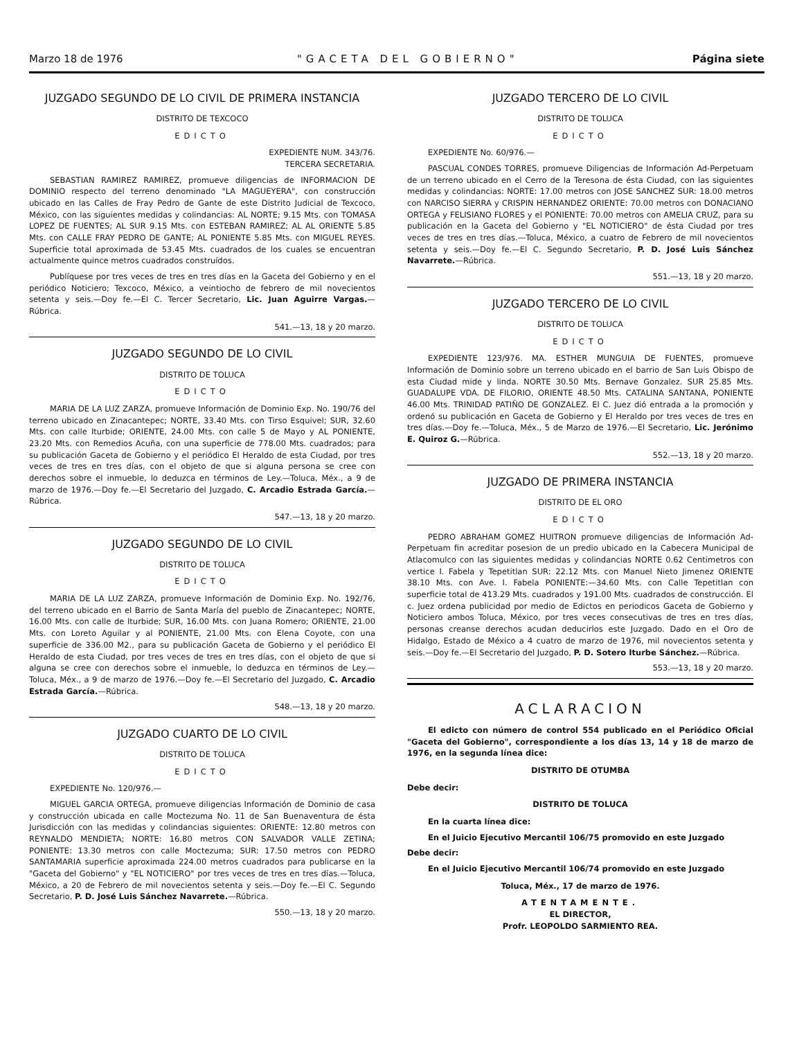Marzo 18 de 1976 "GACETA DEL GOBIERNO" Página siete
JUZGADO SEGUNDO DE LO CIVIL DE PRIMERA INSTANCIA
DISTRITO DE TEXCOCO
EDICTO
EXPEDIENTE NUM. 343/76.
TERCERA SECRETARIA.
SEBASTIAN RAMIREZ RAMIREZ, promueve diligencias de INFORMACION DE DOMINIO respecto del terreno denominado "LA MAGUEYERA", con construcción ubicado en las Calles de Fray Pedro de Gante de este Distrito Judicial de Texcoco, México, con las siguientes medidas y colindancias: AL NORTE; 9.15 Mts. con TOMASA LOPEZ DE FUENTES; AL SUR 9.15 Mts. con ESTEBAN RAMIREZ; AL AL ORIENTE 5.85 Mts. con CALLE FRAY PEDRO DE GANTE; AL PONIENTE 5.85 Mts. con MIGUEL REYES. Superficie total aproximada de 53.45 Mts. cuadrados de los cuales se encuentran actualmente quince metros cuadrados construídos.
Publíquese por tres veces de tres en tres días en la Gaceta del Gobierno y en el periódico Noticiero; Texcoco, México, a veintiocho de febrero de mil novecientos setenta y seis.—Doy fe.—El C. Tercer Secretario, Lic. Juan Aguirre Vargas.—Rúbrica.
541.—13, 18 y 20 marzo.
JUZGADO SEGUNDO DE LO CIVIL
DISTRITO DE TOLUCA
EDICTO
MARIA DE LA LUZ ZARZA, promueve Información de Dominio Exp. No. 190/76 del terreno ubicado en Zinacantepec; NORTE, 33.40 Mts. con Tirso Esquivel; SUR, 32.60 Mts. con calle Iturbide; ORIENTE, 24.00 Mts. con calle 5 de Mayo y AL PONIENTE, 23.20 Mts. con Remedios Acuña, con una superficie de 778.00 Mts. cuadrados; para su publicación Gaceta de Gobierno y el periódico El Heraldo de esta Ciudad, por tres veces de tres en tres días, con el objeto de que si alguna persona se cree con derechos sobre el inmueble, lo deduzca en términos de Ley.—Toluca, Méx., a 9 de marzo de 1976.—Doy fe.—El Secretario del Juzgado, C. Arcadio Estrada García.—Rúbrica.
547.—13, 18 y 20 marzo.
JUZGADO SEGUNDO DE LO CIVIL
DISTRITO DE TOLUCA
EDICTO
MARIA DE LA LUZ ZARZA, promueve Información de Dominio Exp. No. 192/76, del terreno ubicado en el Barrio de Santa María del pueblo de Zinacantepec; NORTE, 16.00 Mts. con calle de Iturbide; SUR, 16.00 Mts. con Juana Romero; ORIENTE, 21.00 Mts. con Loreto Aguilar y al PONIENTE, 21.00 Mts. con Elena Coyote, con una superficie de 336.00 M2., para su publicación Gaceta de Gobierno y el periódico El Heraldo de esta Ciudad, por tres veces de tres en tres días, con el objeto de que si alguna se cree con derechos sobre el inmueble, lo deduzca en términos de Ley.—Toluca, Méx., a 9 de marzo de 1976.—Doy fe.—El Secretario del Juzgado, C. Arcadio Estrada García.—Rúbrica.
548.—13, 18 y 20 marzo.
JUZGADO CUARTO DE LO CIVIL
DISTRITO DE TOLUCA
EDICTO
EXPEDIENTE No. 120/976.—
MIGUEL GARCIA ORTEGA, promueve diligencias Información de Dominio de casa y construcción ubicada en calle Moctezuma No. 11 de San Buenaventura de ésta Jurisdicción con las medidas y colindancias siguientes: ORIENTE: 12.80 metros con REYNALDO MENDIETA; NORTE: 16.80 metros CON SALVADOR VALLE ZETINA; PONIENTE: 13.30 metros con calle Moctezuma; SUR: 17.50 metros con PEDRO SANTAMARIA superficie aproximada 224.00 metros cuadrados para publicarse en la "Gaceta del Gobierno" y "EL NOTICIERO" por tres veces de tres en tres días.—Toluca, México, a 20 de Febrero de mil novecientos setenta y seis.—Doy fe.—El C. Segundo Secretario, P. D. José Luis Sánchez Navarrete.—Rúbrica.
550.—13, 18 y 20 marzo.
JUZGADO TERCERO DE LO CIVIL
DISTRITO DE TOLUCA
EDICTO
EXPEDIENTE No. 60/976.—
PASCUAL CONDES TORRES, promueve Diligencias de Información Ad-Perpetuam de un terreno ubicado en el Cerro de la Teresona de ésta Ciudad, con las siguientes medidas y colindancias: NORTE: 17.00 metros con JOSE SANCHEZ SUR: 18.00 metros con NARCISO SIERRA y CRISPIN HERNANDEZ ORIENTE: 70.00 metros con DONACIANO ORTEGA y FELISIANO FLORES y el PONIENTE: 70.00 metros con AMELIA CRUZ, para su publicación en la Gaceta del Gobierno y "EL NOTICIERO" de ésta Ciudad por tres veces de tres en tres días.—Toluca, México, a cuatro de Febrero de mil novecientos setenta y seis.—Doy fe.—El C. Segundo Secretario, P. D. José Luis Sánchez Navarrete.—Rúbrica.
551.—13, 18 y 20 marzo.
JUZGADO TERCERO DE LO CIVIL
DISTRITO DE TOLUCA
EDICTO
EXPEDIENTE 123/976. MA. ESTHER MUNGUIA DE FUENTES, promueve Información de Dominio sobre un terreno ubicado en el barrio de San Luis Obispo de esta Ciudad mide y linda. NORTE 30.50 Mts. Bernave Gonzalez. SUR 25.85 Mts. GUADALUPE VDA. DE FILORIO, ORIENTE 48.50 Mts. CATALINA SANTANA, PONIENTE 46.00 Mts. TRINIDAD PATIÑO DE GONZALEZ. El C. Juez dió entrada a la promoción y ordenó su publicación en Gaceta de Gobierno y El Heraldo por tres veces de tres en tres días.—Doy fe.—Toluca, Méx., 5 de Marzo de 1976.—El Secretario, Lic. Jerónimo E. Quiroz G.—Rúbrica.
552.—13, 18 y 20 marzo.
JUZGADO DE PRIMERA INSTANCIA
DISTRITO DE EL ORO
EDICTO
PEDRO ABRAHAM GOMEZ HUITRON promueve diligencias de Información Ad-Perpetuam fin acreditar posesion de un predio ubicado en la Cabecera Municipal de Atlacomulco con las siguientes medidas y colindancias NORTE 0.62 Centimetros con vertice I. Fabela y Tepetitlan SUR: 22.12 Mts. con Manuel Nieto Jimenez ORIENTE 38.10 Mts. con Ave. I. Fabela PONIENTE:—34.60 Mts. con Calle Tepetitlan con superficie total de 413.29 Mts. cuadrados y 191.00 Mts. cuadrados de construcción. El c. Juez ordena publicidad por medio de Edictos en periodicos Gaceta de Gobierno y Noticiero ambos Toluca, México, por tres veces consecutivas de tres en tres días, personas creanse derechos acudan deducirlos este Juzgado. Dado en el Oro de Hidalgo, Estado de México a 4 cuatro de marzo de 1976, mil novecientos setenta y seis.—Doy fe.—El Secretario del Juzgado, P. D. Sotero Iturbe Sánchez.—Rúbrica.
553.—13, 18 y 20 marzo.
ACLARACION
El edicto con número de control 554 publicado en el Periódico Oficial "Gaceta del Gobierno", correspondiente a los días 13, 14 y 18 de marzo de 1976, en la segunda línea dice:
DISTRITO DE OTUMBA
Debe decir:
DISTRITO DE TOLUCA
En la cuarta línea dice:
En el Juicio Ejecutivo Mercantil 106/75 promovido en este Juzgado
Debe decir:
En el Juicio Ejecutivo Mercantil 106/74 promovido en este Juzgado
Toluca, Méx., 17 de marzo de 1976.
ATENTAMENTE.
EL DIRECTOR,
Profr. LEOPOLDO SARMIENTO REA.